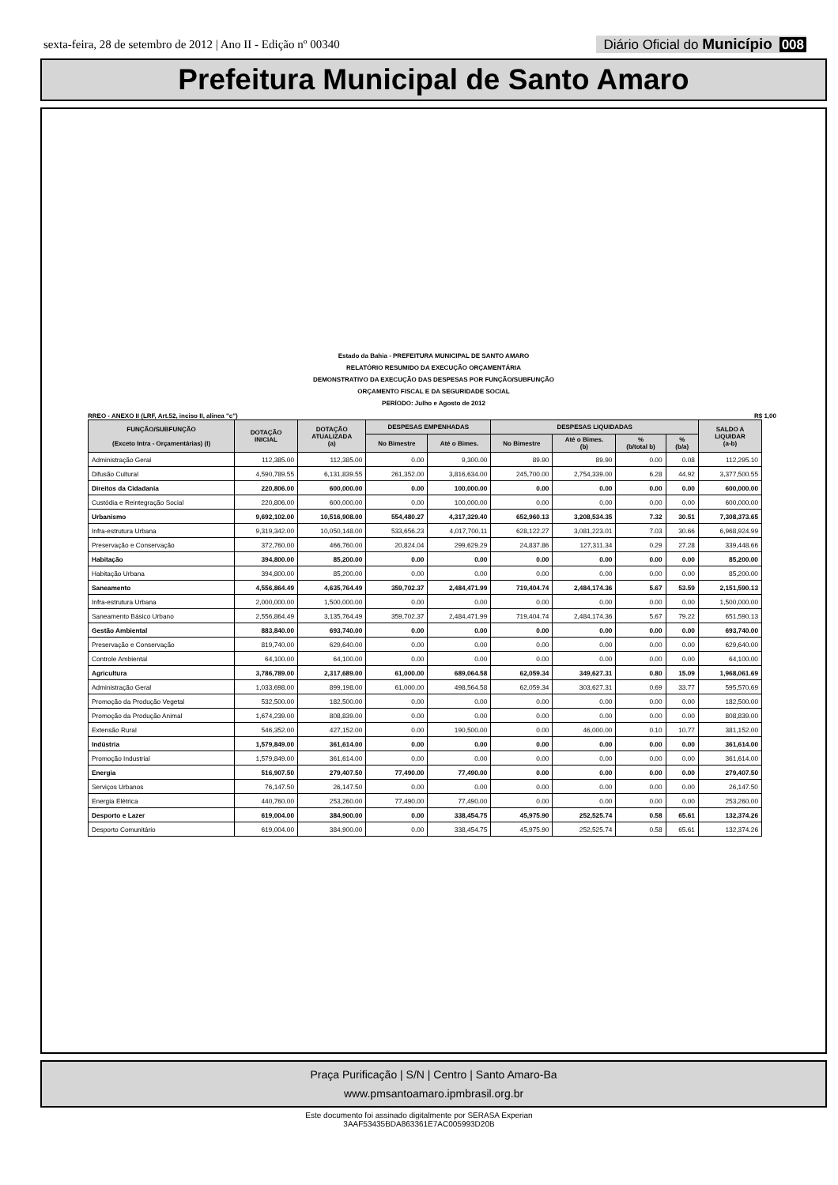sexta-feira, 28 de setembro de 2012 | Ano II - Edição nº 00340
Diário Oficial do Município 008
Prefeitura Municipal de Santo Amaro
Estado da Bahia - PREFEITURA MUNICIPAL DE SANTO AMARO
RELATÓRIO RESUMIDO DA EXECUÇÃO ORÇAMENTÁRIA
DEMONSTRATIVO DA EXECUÇÃO DAS DESPESAS POR FUNÇÃO/SUBFUNÇÃO
ORÇAMENTO FISCAL E DA SEGURIDADE SOCIAL
PERÍODO: Julho e Agosto de 2012
RREO - ANEXO II (LRF, Art.52, inciso II, alinea "c") R$ 1,00
| FUNÇÃO/SUBFUNÇÃO (Exceto Intra - Orçamentárias) (I) | DOTAÇÃO INICIAL | DOTAÇÃO ATUALIZADA (a) | DESPESAS EMPENHADAS | | DESPESAS LIQUIDADAS | | | | SALDO A LIQUIDAR (a-b) |
| --- | --- | --- | --- | --- | --- | --- | --- | --- | --- |
| | | | No Bimestre | Até o Bimes. | No Bimestre | Até o Bimes. (b) | % (b/total b) | % (b/a) | |
| Administração Geral | 112,385.00 | 112,385.00 | 0.00 | 9,300.00 | 89.90 | 89.90 | 0.00 | 0.08 | 112,295.10 |
| Difusão Cultural | 4,590,789.55 | 6,131,839.55 | 261,352.00 | 3,816,634.00 | 245,700.00 | 2,754,339.00 | 6.28 | 44.92 | 3,377,500.55 |
| Direitos da Cidadania | 220,806.00 | 600,000.00 | 0.00 | 100,000.00 | 0.00 | 0.00 | 0.00 | 0.00 | 600,000.00 |
| Custódia e Reintegração Social | 220,806.00 | 600,000.00 | 0.00 | 100,000.00 | 0.00 | 0.00 | 0.00 | 0.00 | 600,000.00 |
| Urbanismo | 9,692,102.00 | 10,516,908.00 | 554,480.27 | 4,317,329.40 | 652,960.13 | 3,208,534.35 | 7.32 | 30.51 | 7,308,373.65 |
| Infra-estrutura Urbana | 9,319,342.00 | 10,050,148.00 | 533,656.23 | 4,017,700.11 | 628,122.27 | 3,081,223.01 | 7.03 | 30.66 | 6,968,924.99 |
| Preservação e Conservação | 372,760.00 | 466,760.00 | 20,824.04 | 299,629.29 | 24,837.86 | 127,311.34 | 0.29 | 27.28 | 339,448.66 |
| Habitação | 394,800.00 | 85,200.00 | 0.00 | 0.00 | 0.00 | 0.00 | 0.00 | 0.00 | 85,200.00 |
| Habitação Urbana | 394,800.00 | 85,200.00 | 0.00 | 0.00 | 0.00 | 0.00 | 0.00 | 0.00 | 85,200.00 |
| Saneamento | 4,556,864.49 | 4,635,764.49 | 359,702.37 | 2,484,471.99 | 719,404.74 | 2,484,174.36 | 5.67 | 53.59 | 2,151,590.13 |
| Infra-estrutura Urbana | 2,000,000.00 | 1,500,000.00 | 0.00 | 0.00 | 0.00 | 0.00 | 0.00 | 0.00 | 1,500,000.00 |
| Saneamento Básico Urbano | 2,556,864.49 | 3,135,764.49 | 359,702.37 | 2,484,471.99 | 719,404.74 | 2,484,174.36 | 5.67 | 79.22 | 651,590.13 |
| Gestão Ambiental | 883,840.00 | 693,740.00 | 0.00 | 0.00 | 0.00 | 0.00 | 0.00 | 0.00 | 693,740.00 |
| Preservação e Conservação | 819,740.00 | 629,640.00 | 0.00 | 0.00 | 0.00 | 0.00 | 0.00 | 0.00 | 629,640.00 |
| Controle Ambiental | 64,100.00 | 64,100.00 | 0.00 | 0.00 | 0.00 | 0.00 | 0.00 | 0.00 | 64,100.00 |
| Agricultura | 3,786,789.00 | 2,317,689.00 | 61,000.00 | 689,064.58 | 62,059.34 | 349,627.31 | 0.80 | 15.09 | 1,968,061.69 |
| Administração Geral | 1,033,698.00 | 899,198.00 | 61,000.00 | 498,564.58 | 62,059.34 | 303,627.31 | 0.69 | 33.77 | 595,570.69 |
| Promoção da Produção Vegetal | 532,500.00 | 182,500.00 | 0.00 | 0.00 | 0.00 | 0.00 | 0.00 | 0.00 | 182,500.00 |
| Promoção da Produção Animal | 1,674,239.00 | 808,839.00 | 0.00 | 0.00 | 0.00 | 0.00 | 0.00 | 0.00 | 808,839.00 |
| Extensão Rural | 546,352.00 | 427,152.00 | 0.00 | 190,500.00 | 0.00 | 46,000.00 | 0.10 | 10.77 | 381,152.00 |
| Indústria | 1,579,849.00 | 361,614.00 | 0.00 | 0.00 | 0.00 | 0.00 | 0.00 | 0.00 | 361,614.00 |
| Promoção Industrial | 1,579,849.00 | 361,614.00 | 0.00 | 0.00 | 0.00 | 0.00 | 0.00 | 0.00 | 361,614.00 |
| Energia | 516,907.50 | 279,407.50 | 77,490.00 | 77,490.00 | 0.00 | 0.00 | 0.00 | 0.00 | 279,407.50 |
| Serviços Urbanos | 76,147.50 | 26,147.50 | 0.00 | 0.00 | 0.00 | 0.00 | 0.00 | 0.00 | 26,147.50 |
| Energia Elétrica | 440,760.00 | 253,260.00 | 77,490.00 | 77,490.00 | 0.00 | 0.00 | 0.00 | 0.00 | 253,260.00 |
| Desporto e Lazer | 619,004.00 | 384,900.00 | 0.00 | 338,454.75 | 45,975.90 | 252,525.74 | 0.58 | 65.61 | 132,374.26 |
| Desporto Comunitário | 619,004.00 | 384,900.00 | 0.00 | 338,454.75 | 45,975.90 | 252,525.74 | 0.58 | 65.61 | 132,374.26 |
Praça Purificação | S/N | Centro | Santo Amaro-Ba
www.pmsantoamaro.ipmbrasil.org.br
Este documento foi assinado digitalmente por SERASA Experian
3AAF53435BDA863361E7AC005993D20B